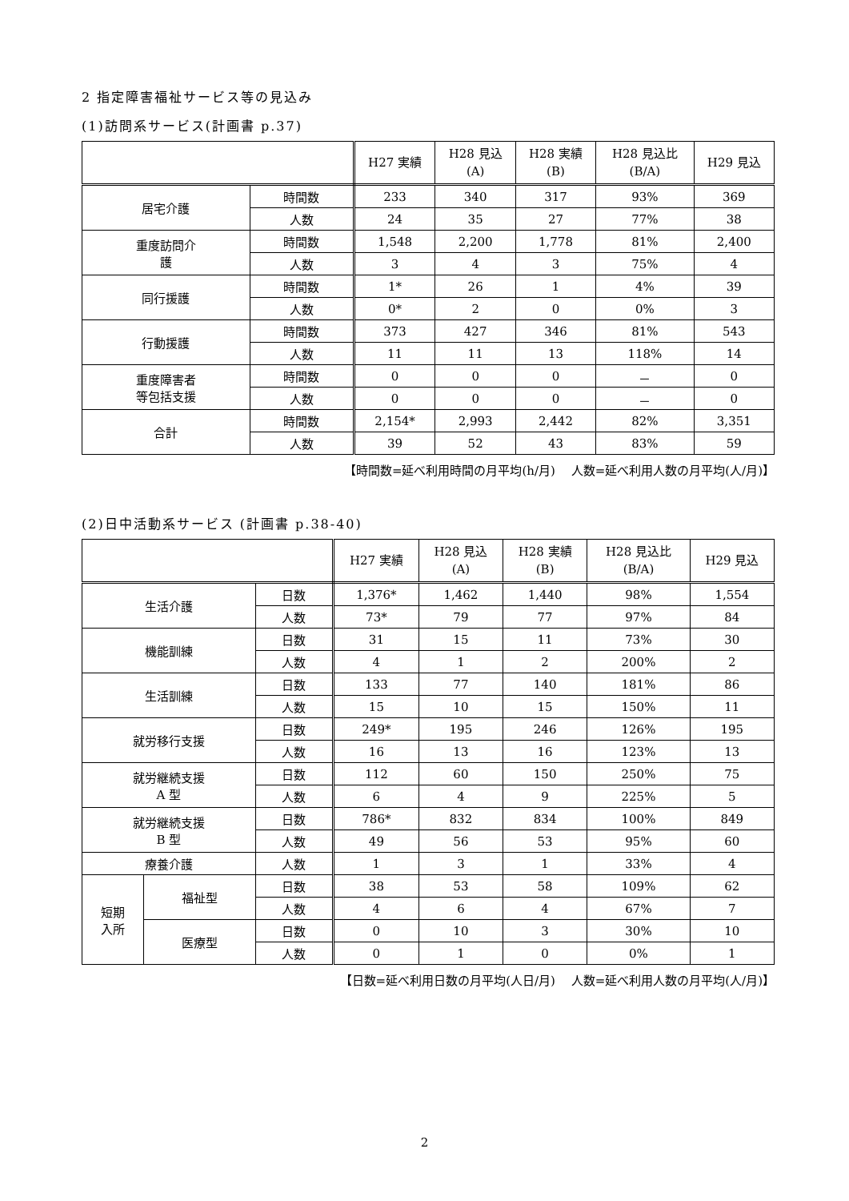2 指定障害福祉サービス等の見込み
(1)訪問系サービス(計画書 p.37)
| | | H27 実績 | H28 見込 (A) | H28 実績 (B) | H28 見込比 (B/A) | H29 見込 |
| --- | --- | --- | --- | --- | --- | --- |
| 居宅介護 | 時間数 | 233 | 340 | 317 | 93% | 369 |
| | 人数 | 24 | 35 | 27 | 77% | 38 |
| 重度訪問介 護 | 時間数 | 1,548 | 2,200 | 1,778 | 81% | 2,400 |
| | 人数 | 3 | 4 | 3 | 75% | 4 |
| 同行援護 | 時間数 | 1* | 26 | 1 | 4% | 39 |
| | 人数 | 0* | 2 | 0 | 0% | 3 |
| 行動援護 | 時間数 | 373 | 427 | 346 | 81% | 543 |
| | 人数 | 11 | 11 | 13 | 118% | 14 |
| 重度障害者 等包括支援 | 時間数 | 0 | 0 | 0 | － | 0 |
| | 人数 | 0 | 0 | 0 | － | 0 |
| 合計 | 時間数 | 2,154* | 2,993 | 2,442 | 82% | 3,351 |
| | 人数 | 39 | 52 | 43 | 83% | 59 |
【時間数=延べ利用時間の月平均(h/月)　 人数=延べ利用人数の月平均(人/月)】
(2)日中活動系サービス (計画書 p.38-40)
| | | | H27 実績 | H28 見込 (A) | H28 実績 (B) | H28 見込比 (B/A) | H29 見込 |
| --- | --- | --- | --- | --- | --- | --- | --- |
| 生活介護 | | 日数 | 1,376* | 1,462 | 1,440 | 98% | 1,554 |
| | | 人数 | 73* | 79 | 77 | 97% | 84 |
| 機能訓練 | | 日数 | 31 | 15 | 11 | 73% | 30 |
| | | 人数 | 4 | 1 | 2 | 200% | 2 |
| 生活訓練 | | 日数 | 133 | 77 | 140 | 181% | 86 |
| | | 人数 | 15 | 10 | 15 | 150% | 11 |
| 就労移行支援 | | 日数 | 249* | 195 | 246 | 126% | 195 |
| | | 人数 | 16 | 13 | 16 | 123% | 13 |
| 就労継続支援 A 型 | | 日数 | 112 | 60 | 150 | 250% | 75 |
| | | 人数 | 6 | 4 | 9 | 225% | 5 |
| 就労継続支援 B 型 | | 日数 | 786* | 832 | 834 | 100% | 849 |
| | | 人数 | 49 | 56 | 53 | 95% | 60 |
| 療養介護 | | 人数 | 1 | 3 | 1 | 33% | 4 |
| 短期 入所 | 福祉型 | 日数 | 38 | 53 | 58 | 109% | 62 |
| | | 人数 | 4 | 6 | 4 | 67% | 7 |
| | 医療型 | 日数 | 0 | 10 | 3 | 30% | 10 |
| | | 人数 | 0 | 1 | 0 | 0% | 1 |
【日数=延べ利用日数の月平均(人日/月)　 人数=延べ利用人数の月平均(人/月)】
2